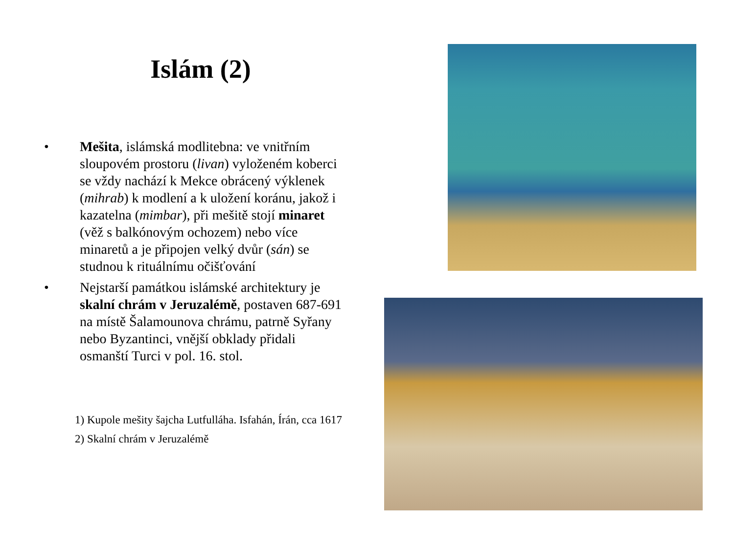Islám (2)
• Mešita, islámská modlitebna: ve vnitřním sloupovém prostoru (livan) vyloženém koberci se vždy nachází k Mekce obrácený výklenek (mihrab) k modlení a k uložení koránu, jakož i kazatelna (mimbar), při mešitě stojí minaret (věž s balkónovým ochozem) nebo více minaretů a je připojen velký dvůr (sán) se studnou k rituálnímu očišťování
• Nejstarší památkou islámské architektury je skalní chrám v Jeruzalémě, postaven 687-691 na místě Šalamounova chrámu, patrně Syřany nebo Byzantinci, vnější obklady přidali osmanští Turci v pol. 16. stol.
1) Kupole mešity šajcha Lutfulláha. Isfahán, Írán, cca 1617
2) Skalní chrám v Jeruzalémě